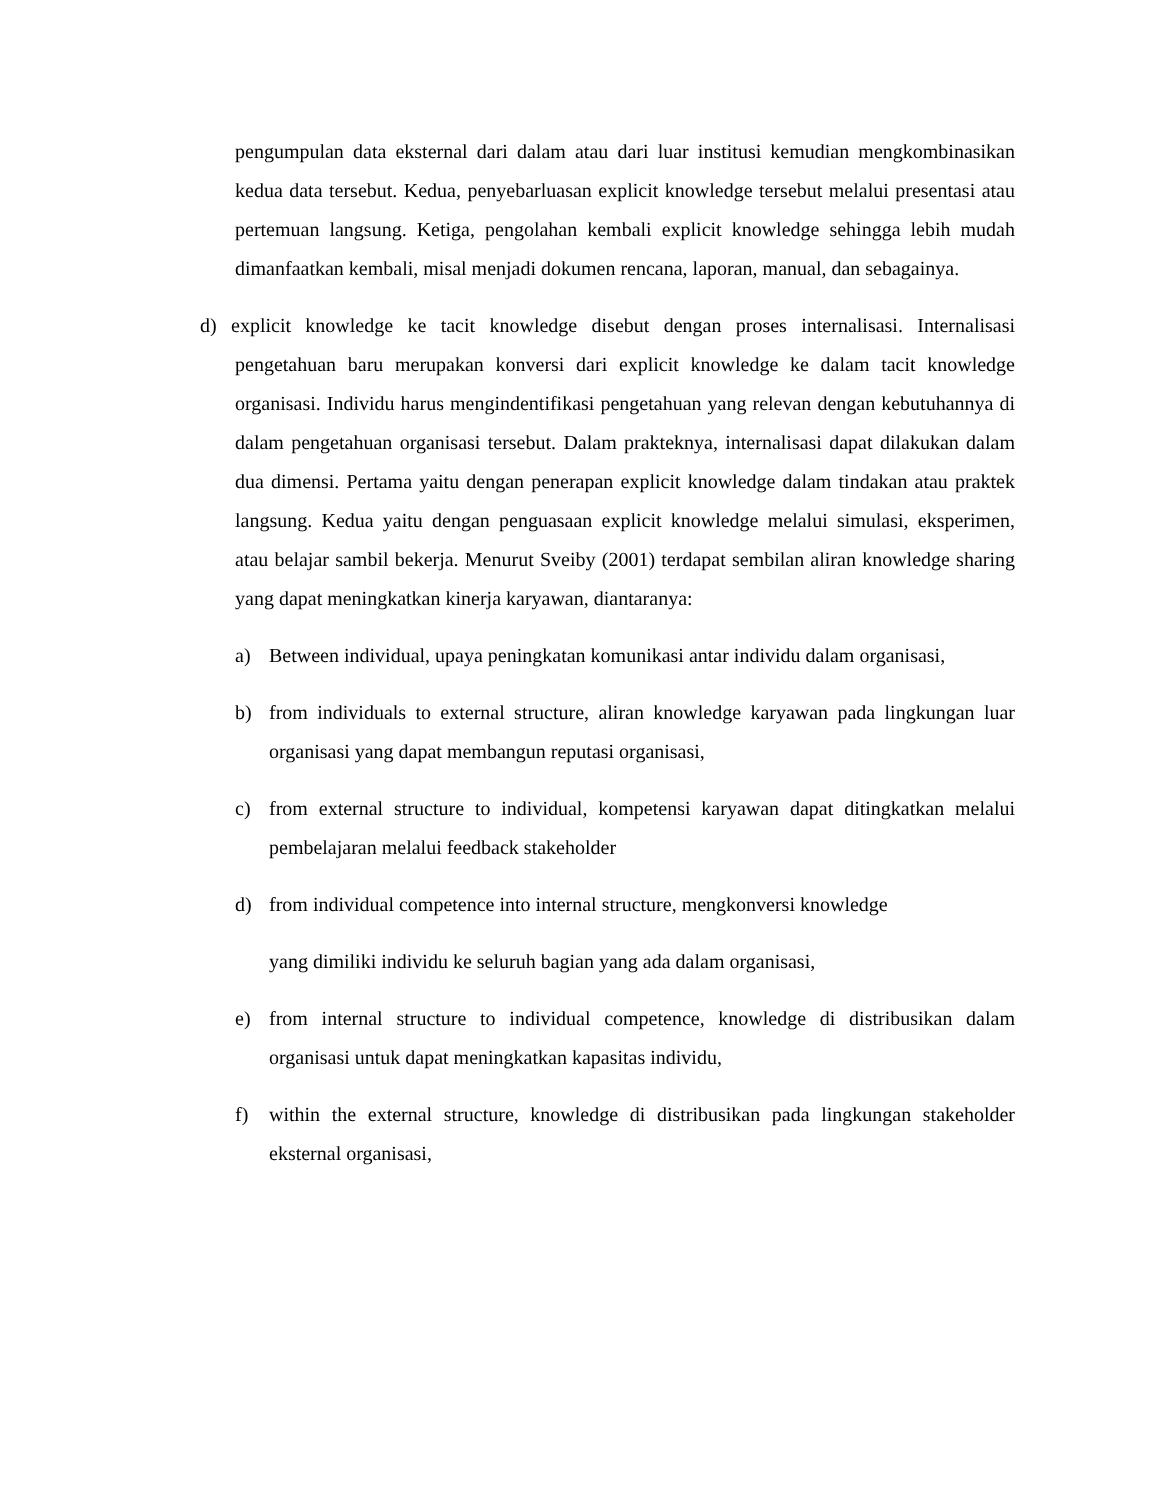pengumpulan data eksternal dari dalam atau dari luar institusi kemudian mengkombinasikan kedua data tersebut. Kedua, penyebarluasan explicit knowledge tersebut melalui presentasi atau pertemuan langsung. Ketiga, pengolahan kembali explicit knowledge sehingga lebih mudah dimanfaatkan kembali, misal menjadi dokumen rencana, laporan, manual, dan sebagainya.
d) explicit knowledge ke tacit knowledge disebut dengan proses internalisasi. Internalisasi pengetahuan baru merupakan konversi dari explicit knowledge ke dalam tacit knowledge organisasi. Individu harus mengindentifikasi pengetahuan yang relevan dengan kebutuhannya di dalam pengetahuan organisasi tersebut. Dalam prakteknya, internalisasi dapat dilakukan dalam dua dimensi. Pertama yaitu dengan penerapan explicit knowledge dalam tindakan atau praktek langsung. Kedua yaitu dengan penguasaan explicit knowledge melalui simulasi, eksperimen, atau belajar sambil bekerja. Menurut Sveiby (2001) terdapat sembilan aliran knowledge sharing yang dapat meningkatkan kinerja karyawan, diantaranya:
a) Between individual, upaya peningkatan komunikasi antar individu dalam organisasi,
b) from individuals to external structure, aliran knowledge karyawan pada lingkungan luar organisasi yang dapat membangun reputasi organisasi,
c) from external structure to individual, kompetensi karyawan dapat ditingkatkan melalui pembelajaran melalui feedback stakeholder
d) from individual competence into internal structure, mengkonversi knowledge
yang dimiliki individu ke seluruh bagian yang ada dalam organisasi,
e) from internal structure to individual competence, knowledge di distribusikan dalam organisasi untuk dapat meningkatkan kapasitas individu,
f) within the external structure, knowledge di distribusikan pada lingkungan stakeholder eksternal organisasi,